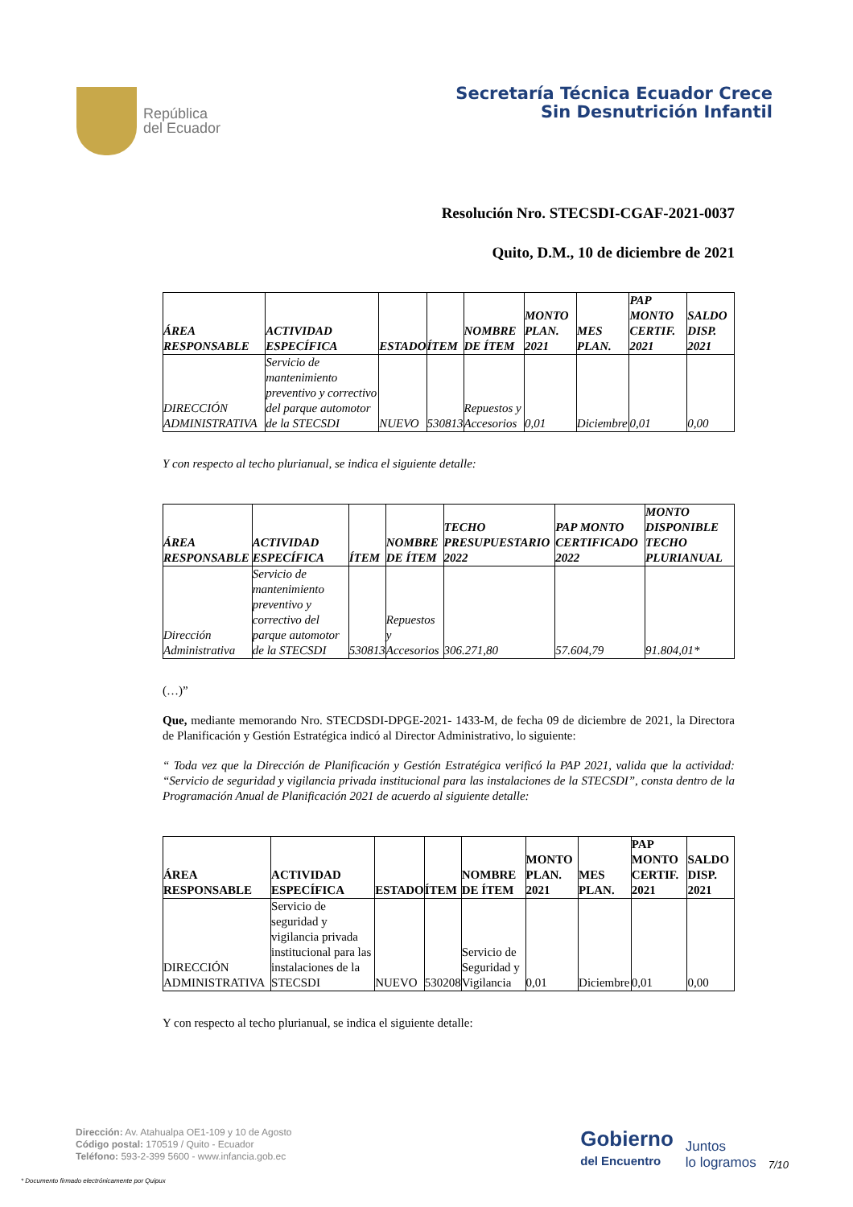República
del Ecuador
Secretaría Técnica Ecuador Crece
Sin Desnutrición Infantil
Resolución Nro. STECSDI-CGAF-2021-0037
Quito, D.M., 10 de diciembre de 2021
| ÁREA RESPONSABLE | ACTIVIDAD ESPECÍFICA | ESTADO | ÍTEM | NOMBRE DE ÍTEM | MONTO PLAN. 2021 | MES PLAN. | PAP MONTO CERTIF. 2021 | SALDO DISP. 2021 |
| --- | --- | --- | --- | --- | --- | --- | --- | --- |
| DIRECCIÓN ADMINISTRATIVA | Servicio de mantenimiento preventivo y correctivo del parque automotor de la STECSDI | NUEVO | 530813 | Repuestos y Accesorios | 0,01 | Diciembre | 0,01 | 0,00 |
Y con respecto al techo plurianual, se indica el siguiente detalle:
| ÁREA RESPONSABLE | ACTIVIDAD ESPECÍFICA | ÍTEM | NOMBRE DE ÍTEM | TECHO PRESUPUESTARIO 2022 | PAP MONTO CERTIFICADO 2022 | MONTO DISPONIBLE TECHO PLURIANUAL |
| --- | --- | --- | --- | --- | --- | --- |
| Dirección Administrativa | Servicio de mantenimiento preventivo y correctivo del parque automotor de la STECSDI | 530813 | Repuestos y Accesorios | 306.271,80 | 57.604,79 | 91.804,01* |
(…)”
Que, mediante memorando Nro. STECDSDI-DPGE-2021- 1433-M, de fecha 09 de diciembre de 2021, la Directora de Planificación y Gestión Estratégica indicó al Director Administrativo, lo siguiente:
“ Toda vez que la Dirección de Planificación y Gestión Estratégica verificó la PAP 2021, valida que la actividad: “Servicio de seguridad y vigilancia privada institucional para las instalaciones de la STECSDI”, consta dentro de la Programación Anual de Planificación 2021 de acuerdo al siguiente detalle:
| ÁREA RESPONSABLE | ACTIVIDAD ESPECÍFICA | ESTADO | ÍTEM | NOMBRE DE ÍTEM | MONTO PLAN. 2021 | MES PLAN. | PAP MONTO CERTIF. 2021 | SALDO DISP. 2021 |
| --- | --- | --- | --- | --- | --- | --- | --- | --- |
| DIRECCIÓN ADMINISTRATIVA | Servicio de seguridad y vigilancia privada institucional para las instalaciones de la STECSDI | NUEVO | 530208 | Servicio de Seguridad y Vigilancia | 0,01 | Diciembre | 0,01 | 0,00 |
Y con respecto al techo plurianual, se indica el siguiente detalle:
Dirección: Av. Atahualpa OE1-109 y 10 de Agosto
Código postal: 170519 / Quito - Ecuador
Teléfono: 593-2-399 5600 - www.infancia.gob.ec
Gobierno
del Encuentro
Juntos
lo logramos
7/10
* Documento firmado electrónicamente por Quipux